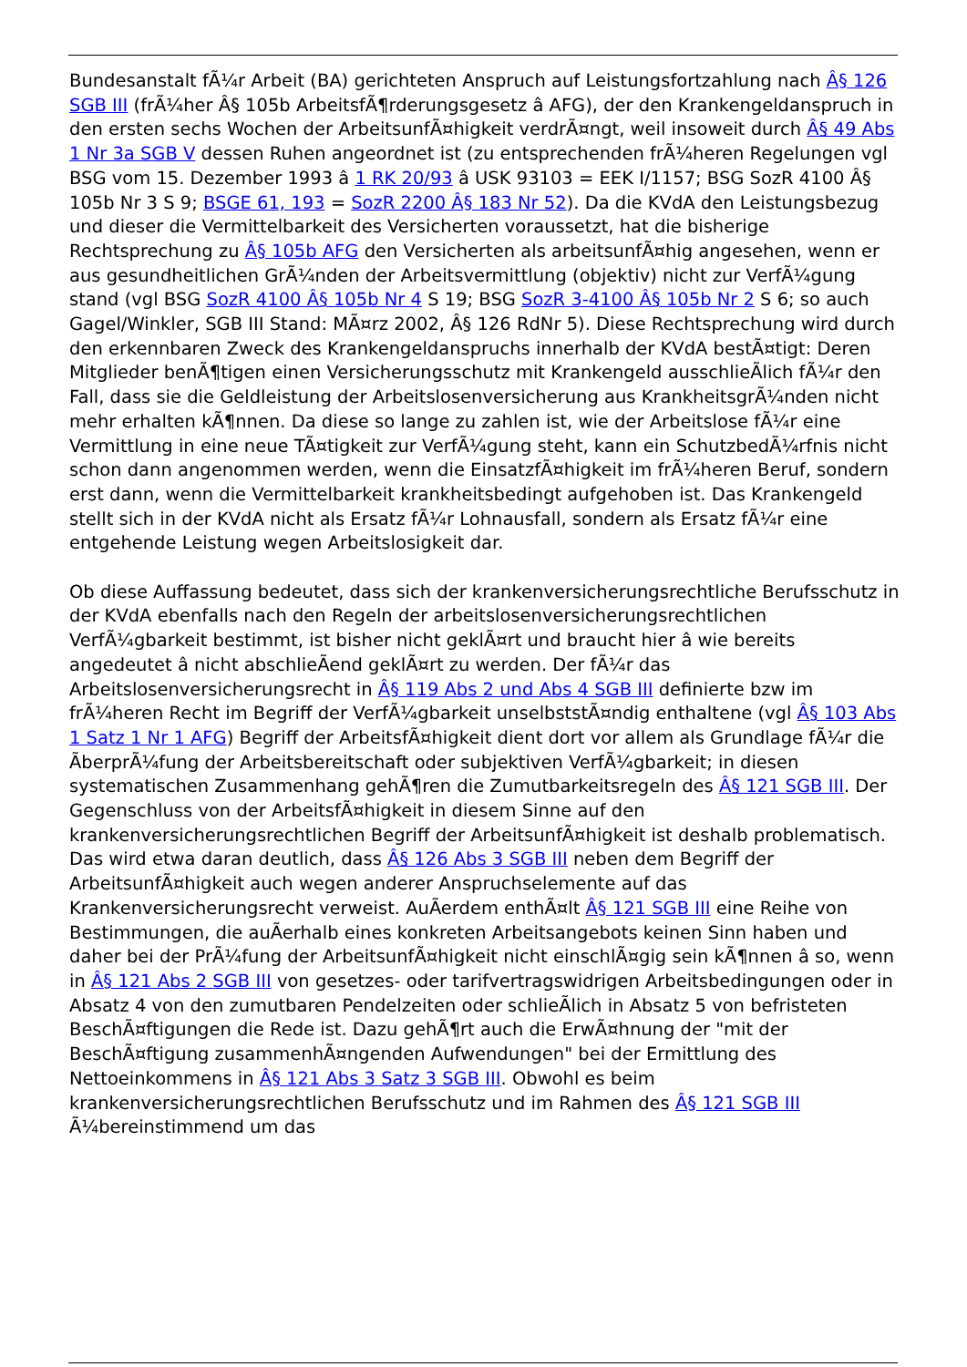Bundesanstalt fÃ¼r Arbeit (BA) gerichteten Anspruch auf Leistungsfortzahlung nach Â§ 126 SGB III (frÃ¼her Â§ 105b ArbeitsfÃ¶rderungsgesetz â AFG), der den Krankengeldanspruch in den ersten sechs Wochen der ArbeitsunfÃ¤higkeit verdrÃ¤ngt, weil insoweit durch Â§ 49 Abs 1 Nr 3a SGB V dessen Ruhen angeordnet ist (zu entsprechenden frÃ¼heren Regelungen vgl BSG vom 15. Dezember 1993 â 1 RK 20/93 â USK 93103 = EEK I/1157; BSG SozR 4100 Â§ 105b Nr 3 S 9; BSGE 61, 193 = SozR 2200 Â§ 183 Nr 52). Da die KVdA den Leistungsbezug und dieser die Vermittelbarkeit des Versicherten voraussetzt, hat die bisherige Rechtsprechung zu Â§ 105b AFG den Versicherten als arbeitsunfÃ¤hig angesehen, wenn er aus gesundheitlichen GrÃ¼nden der Arbeitsvermittlung (objektiv) nicht zur VerfÃ¼gung stand (vgl BSG SozR 4100 Â§ 105b Nr 4 S 19; BSG SozR 3-4100 Â§ 105b Nr 2 S 6; so auch Gagel/Winkler, SGB III Stand: MÃ¤rz 2002, Â§ 126 RdNr 5). Diese Rechtsprechung wird durch den erkennbaren Zweck des Krankengeldanspruchs innerhalb der KVdA bestÃ¤tigt: Deren Mitglieder benÃ¶tigen einen Versicherungsschutz mit Krankengeld ausschlieÃlich fÃ¼r den Fall, dass sie die Geldleistung der Arbeitslosenversicherung aus KrankheitsgrÃ¼nden nicht mehr erhalten kÃ¶nnen. Da diese so lange zu zahlen ist, wie der Arbeitslose fÃ¼r eine Vermittlung in eine neue TÃ¤tigkeit zur VerfÃ¼gung steht, kann ein SchutzbedÃ¼rfnis nicht schon dann angenommen werden, wenn die EinsatzfÃ¤higkeit im frÃ¼heren Beruf, sondern erst dann, wenn die Vermittelbarkeit krankheitsbedingt aufgehoben ist. Das Krankengeld stellt sich in der KVdA nicht als Ersatz fÃ¼r Lohnausfall, sondern als Ersatz fÃ¼r eine entgehende Leistung wegen Arbeitslosigkeit dar.
Ob diese Auffassung bedeutet, dass sich der krankenversicherungsrechtliche Berufsschutz in der KVdA ebenfalls nach den Regeln der arbeitslosenversicherungsrechtlichen VerfÃ¼gbarkeit bestimmt, ist bisher nicht geklÃ¤rt und braucht hier â wie bereits angedeutet â nicht abschlieÃend geklÃ¤rt zu werden. Der fÃ¼r das Arbeitslosenversicherungsrecht in Â§ 119 Abs 2 und Abs 4 SGB III definierte bzw im frÃ¼heren Recht im Begriff der VerfÃ¼gbarkeit unselbststÃ¤ndig enthaltene (vgl Â§ 103 Abs 1 Satz 1 Nr 1 AFG) Begriff der ArbeitsfÃ¤higkeit dient dort vor allem als Grundlage fÃ¼r die ÃberprÃ¼fung der Arbeitsbereitschaft oder subjektiven VerfÃ¼gbarkeit; in diesen systematischen Zusammenhang gehÃ¶ren die Zumutbarkeitsregeln des Â§ 121 SGB III. Der Gegenschluss von der ArbeitsfÃ¤higkeit in diesem Sinne auf den krankenversicherungsrechtlichen Begriff der ArbeitsunfÃ¤higkeit ist deshalb problematisch. Das wird etwa daran deutlich, dass Â§ 126 Abs 3 SGB III neben dem Begriff der ArbeitsunfÃ¤higkeit auch wegen anderer Anspruchselemente auf das Krankenversicherungsrecht verweist. AuÃerdem enthÃ¤lt Â§ 121 SGB III eine Reihe von Bestimmungen, die auÃerhalb eines konkreten Arbeitsangebots keinen Sinn haben und daher bei der PrÃ¼fung der ArbeitsunfÃ¤higkeit nicht einschlÃ¤gig sein kÃ¶nnen â so, wenn in Â§ 121 Abs 2 SGB III von gesetzes- oder tarifvertragswidrigen Arbeitsbedingungen oder in Absatz 4 von den zumutbaren Pendelzeiten oder schlieÃlich in Absatz 5 von befristeten BeschÃ¤ftigungen die Rede ist. Dazu gehÃ¶rt auch die ErwÃ¤hnung der "mit der BeschÃ¤ftigung zusammenhÃ¤ngenden Aufwendungen" bei der Ermittlung des Nettoeinkommens in Â§ 121 Abs 3 Satz 3 SGB III. Obwohl es beim krankenversicherungsrechtlichen Berufsschutz und im Rahmen des Â§ 121 SGB III Ã¼bereinstimmend um das